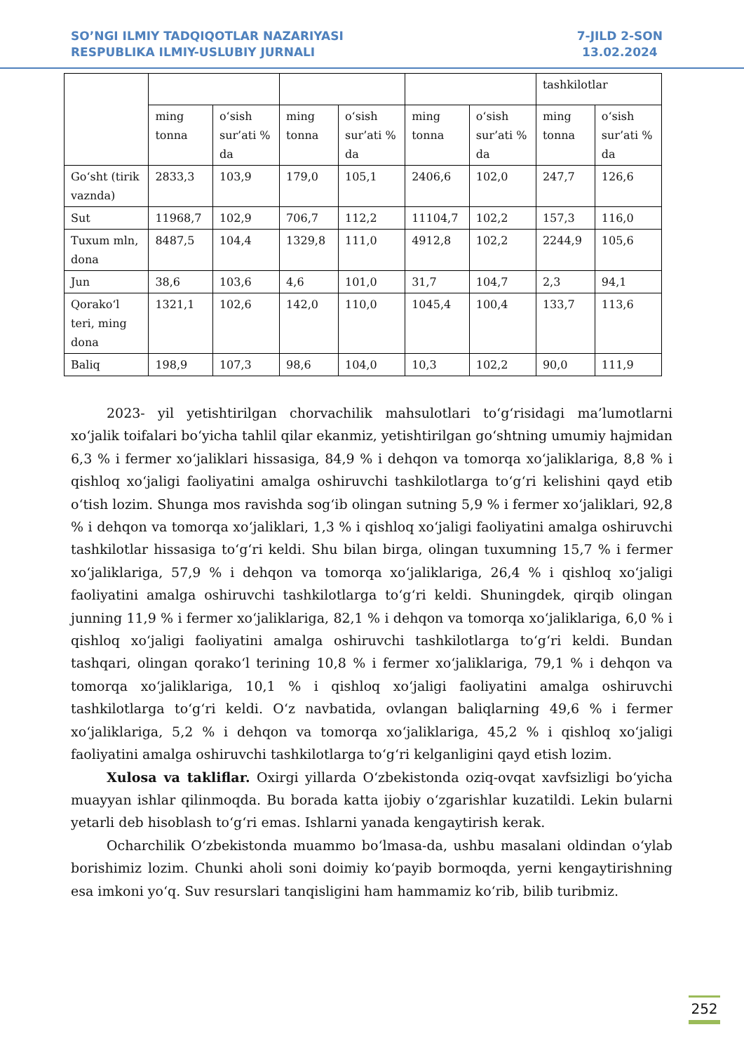SO’NGI ILMIY TADQIQOTLAR NAZARIYASI
RESPUBLIKA ILMIY-USLUBIY JURNALI
7-JILD 2-SON
13.02.2024
| | | | | | | | tashkilotlar | |
| | ming tonna | o‘sish sur’ati % da | ming tonna | o‘sish sur’ati % da | ming tonna | o‘sish sur’ati % da | ming tonna | o‘sish sur’ati % da |
| Go‘sht (tirik vaznda) | 2833,3 | 103,9 | 179,0 | 105,1 | 2406,6 | 102,0 | 247,7 | 126,6 |
| Sut | 11968,7 | 102,9 | 706,7 | 112,2 | 11104,7 | 102,2 | 157,3 | 116,0 |
| Tuxum mln, dona | 8487,5 | 104,4 | 1329,8 | 111,0 | 4912,8 | 102,2 | 2244,9 | 105,6 |
| Jun | 38,6 | 103,6 | 4,6 | 101,0 | 31,7 | 104,7 | 2,3 | 94,1 |
| Qorako‘l teri, ming dona | 1321,1 | 102,6 | 142,0 | 110,0 | 1045,4 | 100,4 | 133,7 | 113,6 |
| Baliq | 198,9 | 107,3 | 98,6 | 104,0 | 10,3 | 102,2 | 90,0 | 111,9 |
2023- yil yetishtirilgan chorvachilik mahsulotlari to‘g‘risidagi ma’lumotlarni xo‘jalik toifalari bo‘yicha tahlil qilar ekanmiz, yetishtirilgan go‘shtning umumiy hajmidan 6,3 % i fermer xo‘jaliklari hissasiga, 84,9 % i dehqon va tomorqa xo‘jaliklariga, 8,8 % i qishloq xo‘jaligi faoliyatini amalga oshiruvchi tashkilotlarga to‘g‘ri kelishini qayd etib o‘tish lozim. Shunga mos ravishda sog‘ib olingan sutning 5,9 % i fermer xo‘jaliklari, 92,8 % i dehqon va tomorqa xo‘jaliklari, 1,3 % i qishloq xo‘jaligi faoliyatini amalga oshiruvchi tashkilotlar hissasiga to‘g‘ri keldi. Shu bilan birga, olingan tuxumning 15,7 % i fermer xo‘jaliklariga, 57,9 % i dehqon va tomorqa xo‘jaliklariga, 26,4 % i qishloq xo‘jaligi faoliyatini amalga oshiruvchi tashkilotlarga to‘g‘ri keldi. Shuningdek, qirqib olingan junning 11,9 % i fermer xo‘jaliklariga, 82,1 % i dehqon va tomorqa xo‘jaliklariga, 6,0 % i qishloq xo‘jaligi faoliyatini amalga oshiruvchi tashkilotlarga to‘g‘ri keldi. Bundan tashqari, olingan qorako‘l terining 10,8 % i fermer xo‘jaliklariga, 79,1 % i dehqon va tomorqa xo‘jaliklariga, 10,1 % i qishloq xo‘jaligi faoliyatini amalga oshiruvchi tashkilotlarga to‘g‘ri keldi. O‘z navbatida, ovlangan baliqlarning 49,6 % i fermer xo‘jaliklariga, 5,2 % i dehqon va tomorqa xo‘jaliklariga, 45,2 % i qishloq xo‘jaligi faoliyatini amalga oshiruvchi tashkilotlarga to‘g‘ri kelganligini qayd etish lozim.
Xulosa va takliflar. Oxirgi yillarda O‘zbekistonda oziq-ovqat xavfsizligi bo‘yicha muayyan ishlar qilinmoqda. Bu borada katta ijobiy o‘zgarishlar kuzatildi. Lekin bularni yetarli deb hisoblash to‘g‘ri emas. Ishlarni yanada kengaytirish kerak.
Ocharchilik O‘zbekistonda muammo bo‘lmasa-da, ushbu masalani oldindan o‘ylab borishimiz lozim. Chunki aholi soni doimiy ko‘payib bormoqda, yerni kengaytirishning esa imkoni yo‘q. Suv resurslari tanqisligini ham hammamiz ko‘rib, bilib turibmiz.
252